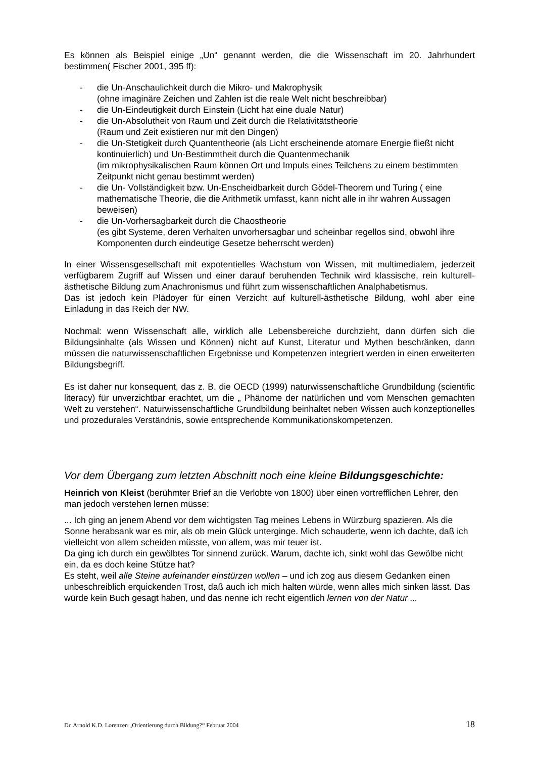Es können als Beispiel einige „Un“ genannt werden, die die Wissenschaft im 20. Jahrhundert bestimmen( Fischer 2001, 395 ff):
- die Un-Anschaulichkeit durch die Mikro- und Makrophysik
(ohne imaginäre Zeichen und Zahlen ist die reale Welt nicht beschreibbar)
- die Un-Eindeutigkeit durch Einstein (Licht hat eine duale Natur)
- die Un-Absolutheit von Raum und Zeit durch die Relativitätstheorie
(Raum und Zeit existieren nur mit den Dingen)
- die Un-Stetigkeit durch Quantentheorie (als Licht erscheinende atomare Energie fließt nicht kontinuierlich) und Un-Bestimmtheit durch die Quantenmechanik
(im mikrophysikalischen Raum können Ort und Impuls eines Teilchens zu einem bestimmten Zeitpunkt nicht genau bestimmt werden)
- die Un- Vollständigkeit bzw. Un-Enscheidbarkeit durch Gödel-Theorem und Turing ( eine mathematische Theorie, die die Arithmetik umfasst, kann nicht alle in ihr wahren Aussagen beweisen)
- die Un-Vorhersagbarkeit durch die Chaostheorie
(es gibt Systeme, deren Verhalten unvorhersagbar und scheinbar regellos sind, obwohl ihre Komponenten durch eindeutige Gesetze beherrscht werden)
In einer Wissensgesellschaft mit expotentielles Wachstum von Wissen, mit multimedialem, jederzeit verfügbarem Zugriff auf Wissen und einer darauf beruhenden Technik wird klassische, rein kulturell-ästhetische Bildung zum Anachronismus und führt zum wissenschaftlichen Analphabetismus.
Das ist jedoch kein Plädoyer für einen Verzicht auf kulturell-ästhetische Bildung, wohl aber eine Einladung in das Reich der NW.
Nochmal: wenn Wissenschaft alle, wirklich alle Lebensbereiche durchzieht, dann dürfen sich die Bildungsinhalte (als Wissen und Können) nicht auf Kunst, Literatur und Mythen beschränken, dann müssen die naturwissenschaftlichen Ergebnisse und Kompetenzen integriert werden in einen erweiterten Bildungsbegriff.
Es ist daher nur konsequent, das z. B. die OECD (1999) naturwissenschaftliche Grundbildung (scientific literacy) für unverzichtbar erachtet, um die „ Phänome der natürlichen und vom Menschen gemachten Welt zu verstehen“. Naturwissenschaftliche Grundbildung beinhaltet neben Wissen auch konzeptionelles und prozedurales Verständnis, sowie entsprechende Kommunikationskompetenzen.
Vor dem Übergang zum letzten Abschnitt noch eine kleine Bildungsgeschichte:
Heinrich von Kleist (berühmter Brief an die Verlobte von 1800) über einen vortrefflichen Lehrer, den man jedoch verstehen lernen müsse:
... Ich ging an jenem Abend vor dem wichtigsten Tag meines Lebens in Würzburg spazieren. Als die Sonne herabsank war es mir, als ob mein Glück unterginge. Mich schauderte, wenn ich dachte, daß ich vielleicht von allem scheiden müsste, von allem, was mir teuer ist.
Da ging ich durch ein gewölbtes Tor sinnend zurück. Warum, dachte ich, sinkt wohl das Gewölbe nicht ein, da es doch keine Stütze hat?
Es steht, weil alle Steine aufeinander einstürzen wollen – und ich zog aus diesem Gedanken einen unbeschreiblich erquickenden Trost, daß auch ich mich halten würde, wenn alles mich sinken lässt. Das würde kein Buch gesagt haben, und das nenne ich recht eigentlich lernen von der Natur ...
Dr. Arnold K.D. Lorenzen „Orientierung durch Bildung?“ Februar 2004 18